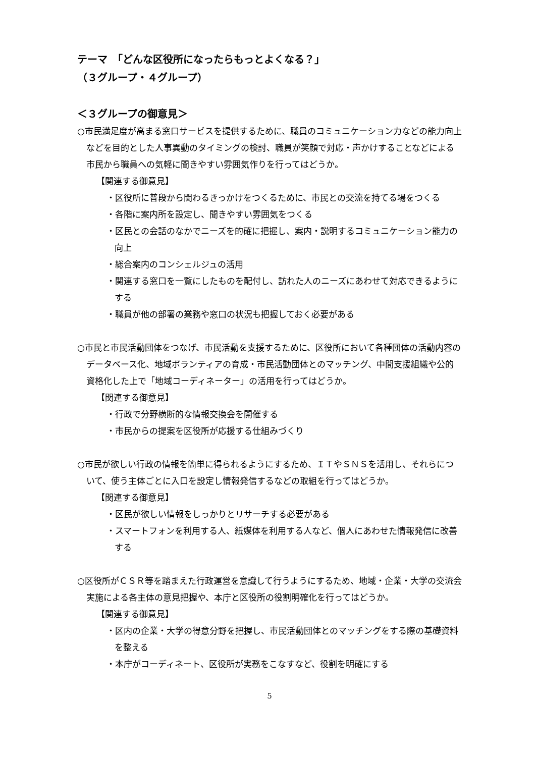テーマ　「どんな区役所になったらもっとよくなる？」
（３グループ・４グループ）
＜３グループの御意見＞
○市民満足度が高まる窓口サービスを提供するために、職員のコミュニケーション力などの能力向上などを目的とした人事異動のタイミングの検討、職員が笑顔で対応・声かけすることなどによる市民から職員への気軽に聞きやすい雰囲気作りを行ってはどうか。
【関連する御意見】
・区役所に普段から関わるきっかけをつくるために、市民との交流を持てる場をつくる
・各階に案内所を設定し、聞きやすい雰囲気をつくる
・区民との会話のなかでニーズを的確に把握し、案内・説明するコミュニケーション能力の向上
・総合案内のコンシェルジュの活用
・関連する窓口を一覧にしたものを配付し、訪れた人のニーズにあわせて対応できるようにする
・職員が他の部署の業務や窓口の状況も把握しておく必要がある
○市民と市民活動団体をつなげ、市民活動を支援するために、区役所において各種団体の活動内容のデータベース化、地域ボランティアの育成・市民活動団体とのマッチング、中間支援組織や公的資格化した上で「地域コーディネーター」の活用を行ってはどうか。
【関連する御意見】
・行政で分野横断的な情報交換会を開催する
・市民からの提案を区役所が応援する仕組みづくり
○市民が欲しい行政の情報を簡単に得られるようにするため、ＩＴやＳＮＳを活用し、それらについて、使う主体ごとに入口を設定し情報発信するなどの取組を行ってはどうか。
【関連する御意見】
・区民が欲しい情報をしっかりとリサーチする必要がある
・スマートフォンを利用する人、紙媒体を利用する人など、個人にあわせた情報発信に改善する
○区役所がＣＳＲ等を踏まえた行政運営を意識して行うようにするため、地域・企業・大学の交流会実施による各主体の意見把握や、本庁と区役所の役割明確化を行ってはどうか。
【関連する御意見】
・区内の企業・大学の得意分野を把握し、市民活動団体とのマッチングをする際の基礎資料を整える
・本庁がコーディネート、区役所が実務をこなすなど、役割を明確にする
5